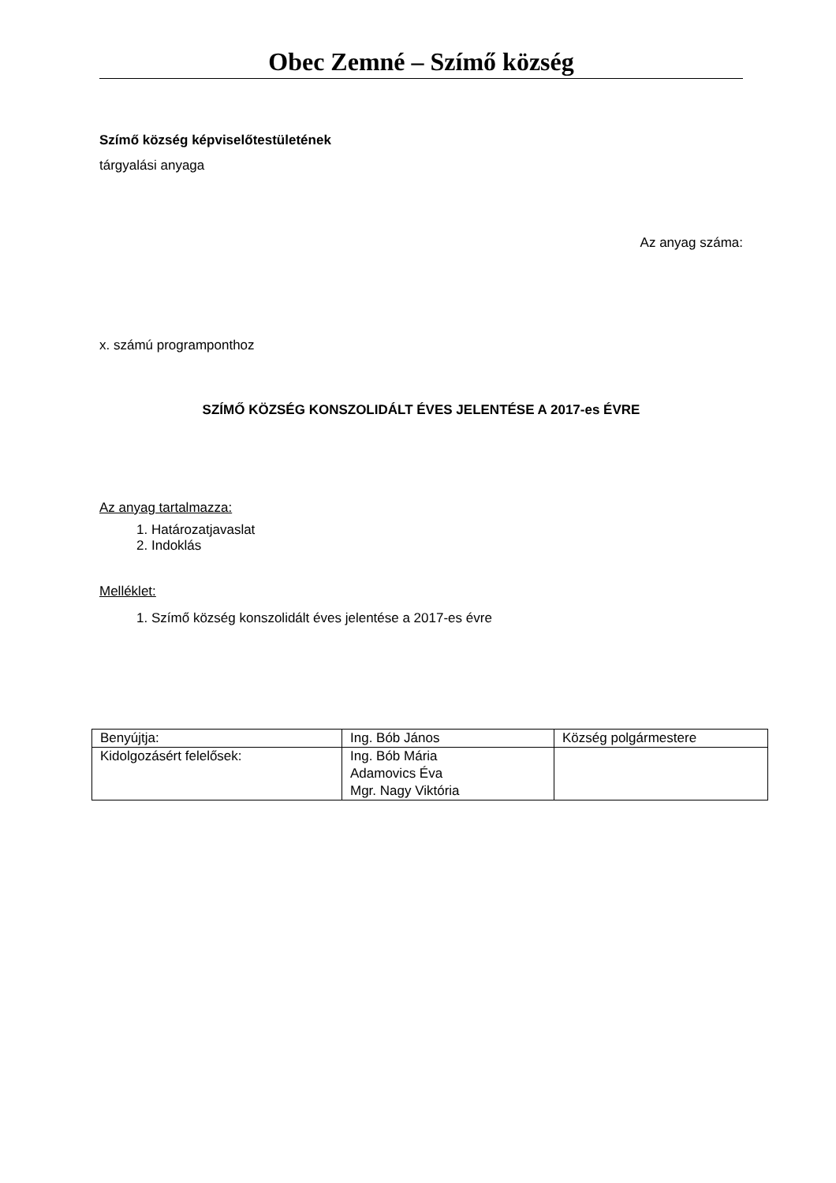Obec Zemné – Szímő község
Szímő község képviselőtestületének
tárgyalási anyaga
Az anyag száma:
x. számú programponthoz
SZÍMŐ KÖZSÉG KONSZOLIDÁLT ÉVES JELENTÉSE A 2017-es ÉVRE
Az anyag tartalmazza:
1. Határozatjavaslat
2. Indoklás
Melléklet:
1. Szímő község konszolidált éves jelentése a 2017-es évre
| Benyújtja: | Ing. Bób János | Község polgármestere |
| Kidolgozásért felelősek: | Ing. Bób Mária Adamovics Éva Mgr. Nagy Viktória | |